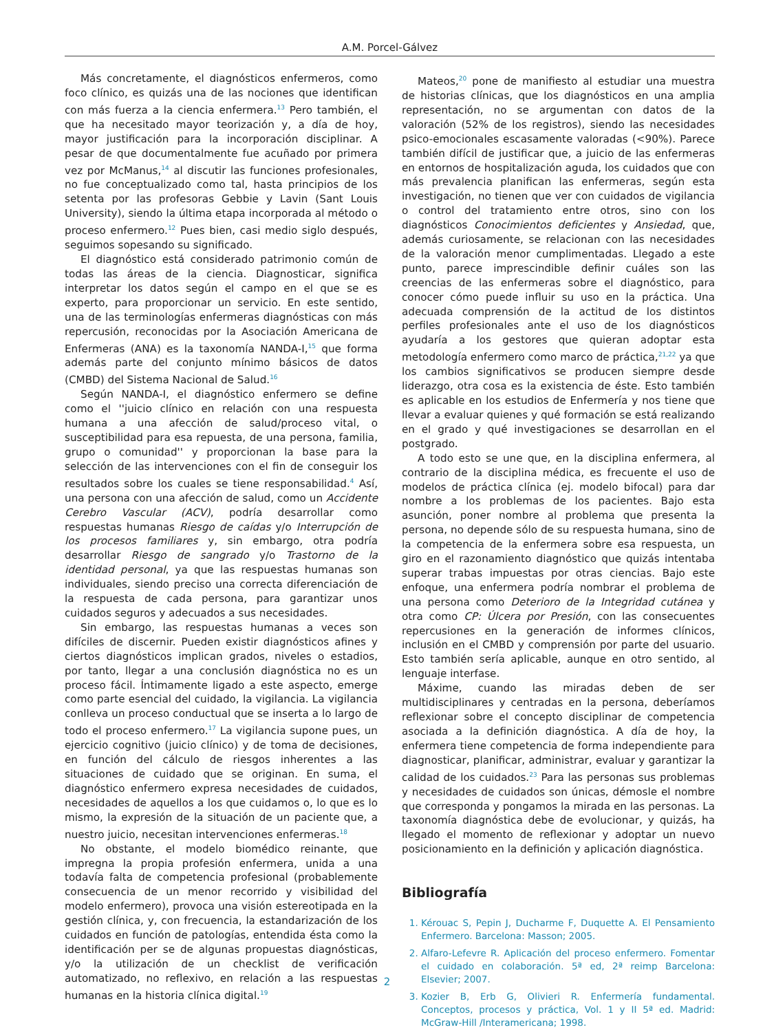A.M. Porcel-Gálvez
Más concretamente, el diagnósticos enfermeros, como foco clínico, es quizás una de las nociones que identifican con más fuerza a la ciencia enfermera.<sup>13</sup> Pero también, el que ha necesitado mayor teorización y, a día de hoy, mayor justificación para la incorporación disciplinar. A pesar de que documentalmente fue acuñado por primera vez por McManus,<sup>14</sup> al discutir las funciones profesionales, no fue conceptualizado como tal, hasta principios de los setenta por las profesoras Gebbie y Lavin (Sant Louis University), siendo la última etapa incorporada al método o proceso enfermero.<sup>12</sup> Pues bien, casi medio siglo después, seguimos sopesando su significado.
El diagnóstico está considerado patrimonio común de todas las áreas de la ciencia. Diagnosticar, significa interpretar los datos según el campo en el que se es experto, para proporcionar un servicio. En este sentido, una de las terminologías enfermeras diagnósticas con más repercusión, reconocidas por la Asociación Americana de Enfermeras (ANA) es la taxonomía NANDA-I,<sup>15</sup> que forma además parte del conjunto mínimo básicos de datos (CMBD) del Sistema Nacional de Salud.<sup>16</sup>
Según NANDA-I, el diagnóstico enfermero se define como el ''juicio clínico en relación con una respuesta humana a una afección de salud/proceso vital, o susceptibilidad para esa repuesta, de una persona, familia, grupo o comunidad'' y proporcionan la base para la selección de las intervenciones con el fin de conseguir los resultados sobre los cuales se tiene responsabilidad.<sup>4</sup> Así, una persona con una afección de salud, como un Accidente Cerebro Vascular (ACV), podría desarrollar como respuestas humanas Riesgo de caídas y/o Interrupción de los procesos familiares y, sin embargo, otra podría desarrollar Riesgo de sangrado y/o Trastorno de la identidad personal, ya que las respuestas humanas son individuales, siendo preciso una correcta diferenciación de la respuesta de cada persona, para garantizar unos cuidados seguros y adecuados a sus necesidades.
Sin embargo, las respuestas humanas a veces son difíciles de discernir. Pueden existir diagnósticos afines y ciertos diagnósticos implican grados, niveles o estadios, por tanto, llegar a una conclusión diagnóstica no es un proceso fácil. Íntimamente ligado a este aspecto, emerge como parte esencial del cuidado, la vigilancia. La vigilancia conlleva un proceso conductual que se inserta a lo largo de todo el proceso enfermero.<sup>17</sup> La vigilancia supone pues, un ejercicio cognitivo (juicio clínico) y de toma de decisiones, en función del cálculo de riesgos inherentes a las situaciones de cuidado que se originan. En suma, el diagnóstico enfermero expresa necesidades de cuidados, necesidades de aquellos a los que cuidamos o, lo que es lo mismo, la expresión de la situación de un paciente que, a nuestro juicio, necesitan intervenciones enfermeras.<sup>18</sup>
No obstante, el modelo biomédico reinante, que impregna la propia profesión enfermera, unida a una todavía falta de competencia profesional (probablemente consecuencia de un menor recorrido y visibilidad del modelo enfermero), provoca una visión estereotipada en la gestión clínica, y, con frecuencia, la estandarización de los cuidados en función de patologías, entendida ésta como la identificación per se de algunas propuestas diagnósticas, y/o la utilización de un checklist de verificación automatizado, no reflexivo, en relación a las respuestas humanas en la historia clínica digital.<sup>19</sup>
Mateos,<sup>20</sup> pone de manifiesto al estudiar una muestra de historias clínicas, que los diagnósticos en una amplia representación, no se argumentan con datos de la valoración (52% de los registros), siendo las necesidades psico-emocionales escasamente valoradas (<90%). Parece también difícil de justificar que, a juicio de las enfermeras en entornos de hospitalización aguda, los cuidados que con más prevalencia planifican las enfermeras, según esta investigación, no tienen que ver con cuidados de vigilancia o control del tratamiento entre otros, sino con los diagnósticos Conocimientos deficientes y Ansiedad, que, además curiosamente, se relacionan con las necesidades de la valoración menor cumplimentadas. Llegado a este punto, parece imprescindible definir cuáles son las creencias de las enfermeras sobre el diagnóstico, para conocer cómo puede influir su uso en la práctica. Una adecuada comprensión de la actitud de los distintos perfiles profesionales ante el uso de los diagnósticos ayudaría a los gestores que quieran adoptar esta metodología enfermero como marco de práctica,<sup>21,22</sup> ya que los cambios significativos se producen siempre desde liderazgo, otra cosa es la existencia de éste. Esto también es aplicable en los estudios de Enfermería y nos tiene que llevar a evaluar quienes y qué formación se está realizando en el grado y qué investigaciones se desarrollan en el postgrado.
A todo esto se une que, en la disciplina enfermera, al contrario de la disciplina médica, es frecuente el uso de modelos de práctica clínica (ej. modelo bifocal) para dar nombre a los problemas de los pacientes. Bajo esta asunción, poner nombre al problema que presenta la persona, no depende sólo de su respuesta humana, sino de la competencia de la enfermera sobre esa respuesta, un giro en el razonamiento diagnóstico que quizás intentaba superar trabas impuestas por otras ciencias. Bajo este enfoque, una enfermera podría nombrar el problema de una persona como Deterioro de la Integridad cutánea y otra como CP: Úlcera por Presión, con las consecuentes repercusiones en la generación de informes clínicos, inclusión en el CMBD y comprensión por parte del usuario. Esto también sería aplicable, aunque en otro sentido, al lenguaje interfase.
Máxime, cuando las miradas deben de ser multidisciplinares y centradas en la persona, deberíamos reflexionar sobre el concepto disciplinar de competencia asociada a la definición diagnóstica. A día de hoy, la enfermera tiene competencia de forma independiente para diagnosticar, planificar, administrar, evaluar y garantizar la calidad de los cuidados.<sup>23</sup> Para las personas sus problemas y necesidades de cuidados son únicas, démosle el nombre que corresponda y pongamos la mirada en las personas. La taxonomía diagnóstica debe de evolucionar, y quizás, ha llegado el momento de reflexionar y adoptar un nuevo posicionamiento en la definición y aplicación diagnóstica.
Bibliografía
1. Kérouac S, Pepin J, Ducharme F, Duquette A. El Pensamiento Enfermero. Barcelona: Masson; 2005.
2. Alfaro-Lefevre R. Aplicación del proceso enfermero. Fomentar el cuidado en colaboración. 5ª ed, 2ª reimp Barcelona: Elsevier; 2007.
3. Kozier B, Erb G, Olivieri R. Enfermería fundamental. Conceptos, procesos y práctica, Vol. 1 y II 5ª ed. Madrid: McGraw-Hill /Interamericana; 1998.
2